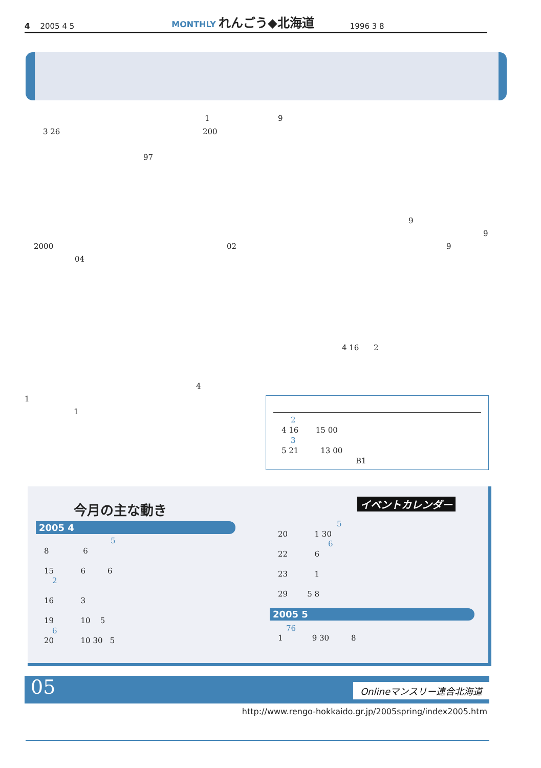4 2005 4 5 MONTHLY れんごう◆北海道 1996 3 8
1 9
3 26 200
97
9
9
2000 02 9
04
4 16 2
4
1
1
2
4 16 15 00
3
5 21 13 00
B1
今月の主な動き イベントカレンダー
2005 4
5
8 6
15 6 6
2
16 3
19 10 5
6
20 10 30 5
5
20 1 30
6
22 6
23 1
29 5 8
2005 5
76
1 9 30 8
05 Onlineマンスリー連合北海道
http://www.rengo-hokkaido.gr.jp/2005spring/index2005.htm